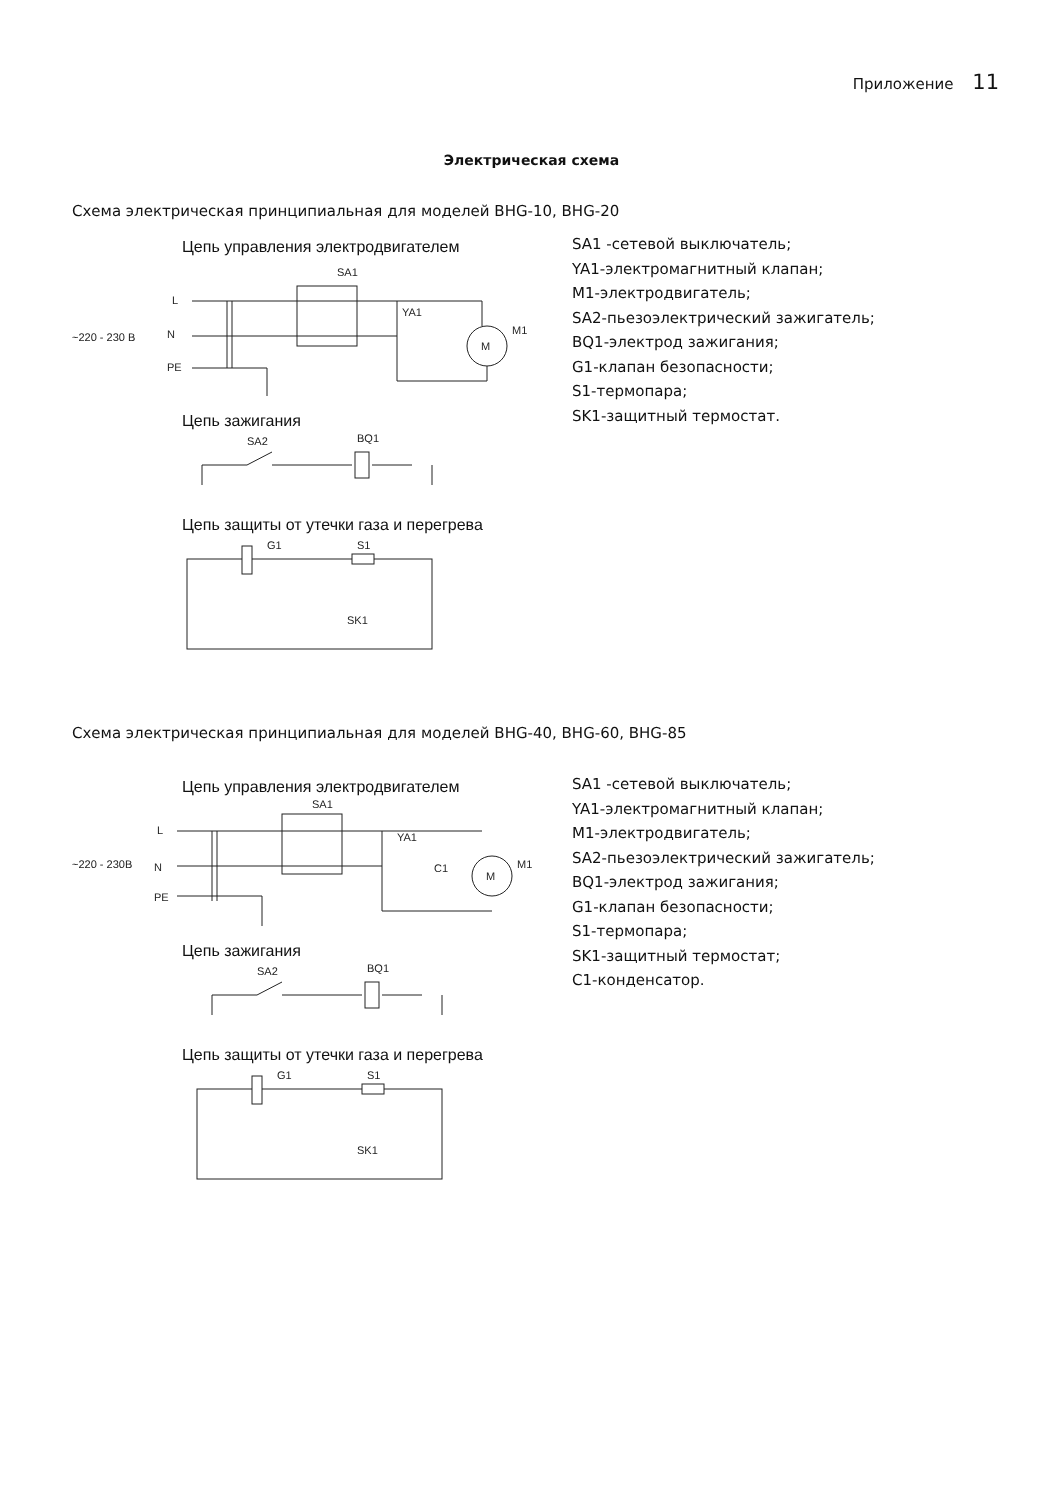Приложение 11
Электрическая схема
Схема электрическая принципиальная для моделей BHG-10, BHG-20
Цепь управления электродвигателем
SA1
L
N
~220 - 230 B
PE
YA1
M1
M
Цепь зажигания
SA2
BQ1
Цепь защиты от утечки газа и перегрева
G1
S1
SK1
SA1 -сетевой выключатель;
YA1-электромагнитный клапан;
M1-электродвигатель;
SA2-пьезоэлектрический зажигатель;
BQ1-электрод зажигания;
G1-клапан безопасности;
S1-термопара;
SK1-защитный термостат.
Схема электрическая принципиальная для моделей BHG-40, BHG-60, BHG-85
Цепь управления электродвигателем
SA1
L
N
~220 - 230B
PE
YA1
C1
M1
M
Цепь зажигания
SA2
BQ1
Цепь защиты от утечки газа и перегрева
G1
S1
SK1
SA1 -сетевой выключатель;
YA1-электромагнитный клапан;
M1-электродвигатель;
SA2-пьезоэлектрический зажигатель;
BQ1-электрод зажигания;
G1-клапан безопасности;
S1-термопара;
SK1-защитный термостат;
C1-конденсатор.